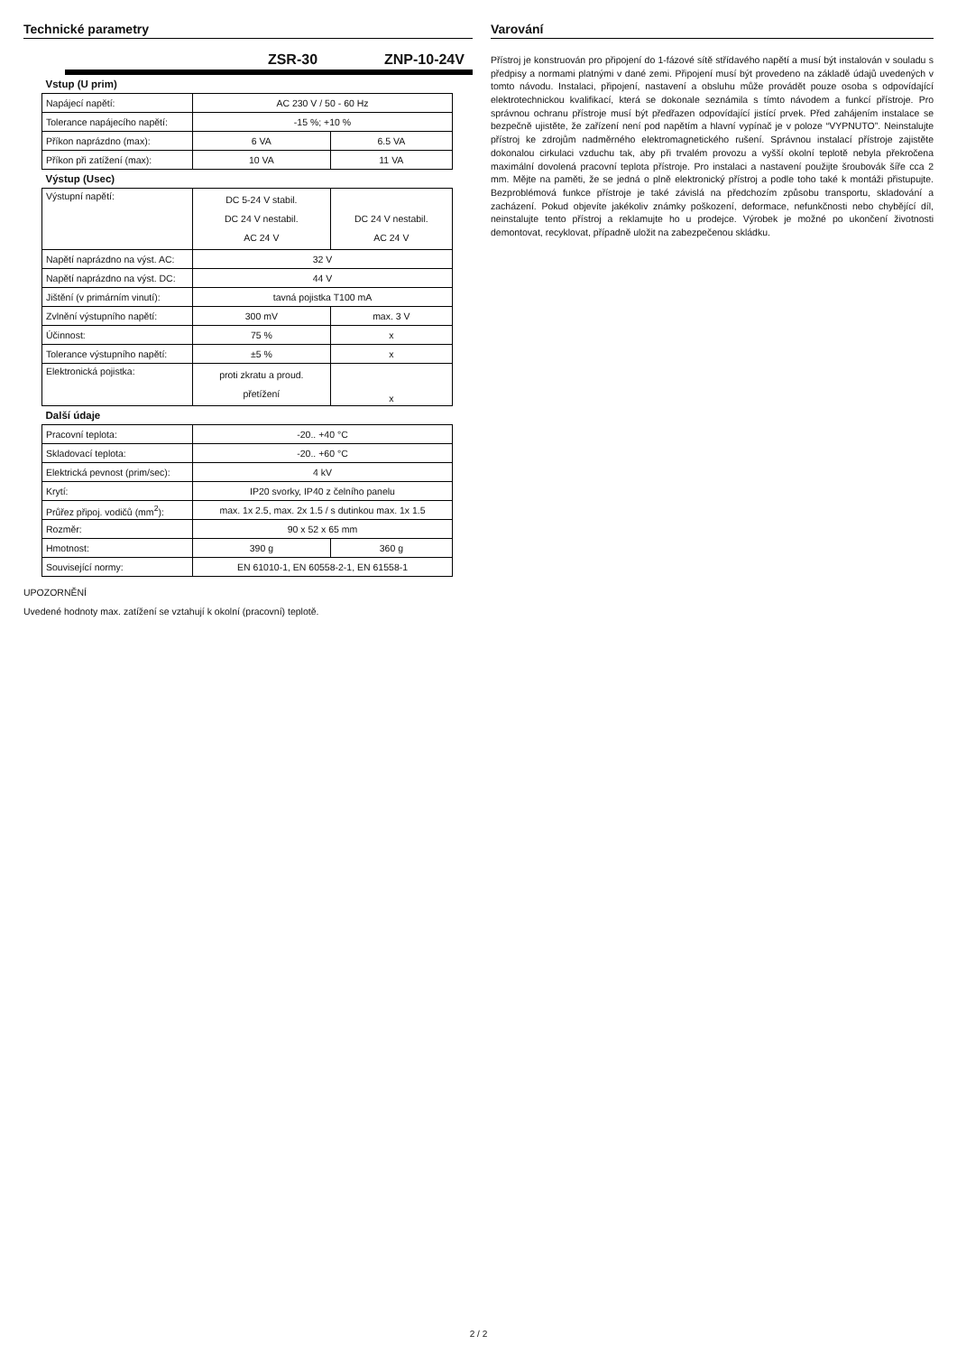Technické parametry
ZSR-30 ZNP-10-24V
| Vstup (U prim) | | |
| Napájecí napětí: | AC 230 V / 50 - 60 Hz | |
| Tolerance napájecího napětí: | -15 %; +10 % | |
| Příkon naprázdno (max): | 6 VA | 6.5 VA |
| Příkon při zatížení (max): | 10 VA | 11 VA |
| Výstup (Usec) | | |
| Výstupní napětí: | DC 5-24 V stabil. DC 24 V nestabil. AC 24 V | DC 24 V nestabil. AC 24 V |
| Napětí naprázdno na výst. AC: | 32 V | |
| Napětí naprázdno na výst. DC: | 44 V | |
| Jištění (v primárním vinutí): | tavná pojistka T100 mA | |
| Zvlnění výstupního napětí: | 300 mV | max. 3 V |
| Účinnost: | 75 % | x |
| Tolerance výstupního napětí: | ±5 % | x |
| Elektronická pojistka: | proti zkratu a proud. přetížení | x |
| Další údaje | | |
| Pracovní teplota: | -20.. +40 °C | |
| Skladovací teplota: | -20.. +60 °C | |
| Elektrická pevnost (prim/sec): | 4 kV | |
| Krytí: | IP20 svorky, IP40 z čelního panelu | |
| Průřez připoj. vodičů (mm<sup>2</sup>): | max. 1x 2.5, max. 2x 1.5 / s dutinkou max. 1x 1.5 | |
| Rozměr: | 90 x 52 x 65 mm | |
| Hmotnost: | 390 g | 360 g |
| Související normy: | EN 61010-1, EN 60558-2-1, EN 61558-1 | |
UPOZORNĚNÍ
Uvedené hodnoty max. zatížení se vztahují k okolní (pracovní) teplotě.
Varování
Přístroj je konstruován pro připojení do 1-fázové sítě střídavého napětí a musí být instalován v souladu s předpisy a normami platnými v dané zemi. Připojení musí být provedeno na základě údajů uvedených v tomto návodu. Instalaci, připojení, nastavení a obsluhu může provádět pouze osoba s odpovídající elektrotechnickou kvalifikací, která se dokonale seznámila s tímto návodem a funkcí přístroje. Pro správnou ochranu přístroje musí být předřazen odpovídající jistící prvek. Před zahájením instalace se bezpečně ujistěte, že zařízení není pod napětím a hlavní vypínač je v poloze “VYPNUTO”. Neinstalujte přístroj ke zdrojům nadměrného elektromagnetického rušení. Správnou instalací přístroje zajistěte dokonalou cirkulaci vzduchu tak, aby při trvalém provozu a vyšší okolní teplotě nebyla překročena maximální dovolená pracovní teplota přístroje. Pro instalaci a nastavení použijte šroubovák šíře cca 2 mm. Mějte na paměti, že se jedná o plně elektronický přístroj a podle toho také k montáži přistupujte. Bezproblémová funkce přístroje je také závislá na předchozím způsobu transportu, skladování a zacházení. Pokud objevíte jakékoliv známky poškození, deformace, nefunkčnosti nebo chybějící díl, neinstalujte tento přístroj a reklamujte ho u prodejce. Výrobek je možné po ukončení životnosti demontovat, recyklovat, případně uložit na zabezpečenou skládku.
2 / 2